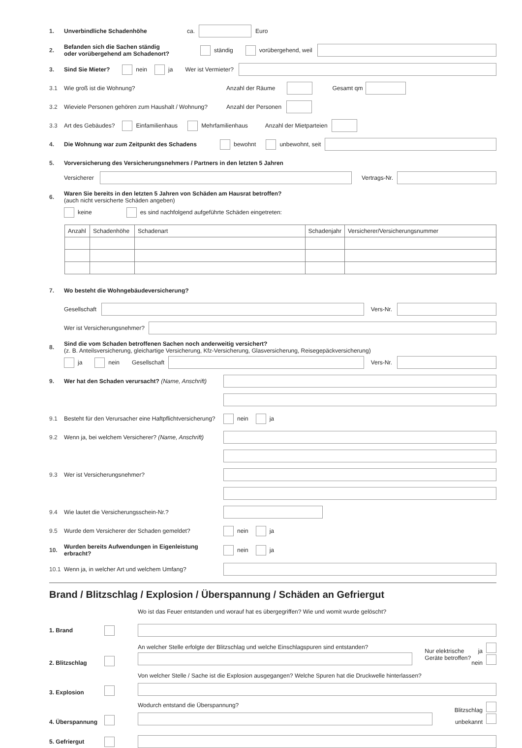1. Unverbindliche Schadenhöhe ca. Euro
2. Befanden sich die Sachen ständig
oder vorübergehend am Schadenort? ständig vorübergehend, weil
3. Sind Sie Mieter? nein ja Wer ist Vermieter?
3.1 Wie groß ist die Wohnung? Anzahl der Räume Gesamt qm
3.2 Wieviele Personen gehören zum Haushalt / Wohnung? Anzahl der Personen
3.3 Art des Gebäudes? Einfamilienhaus Mehrfamilienhaus Anzahl der Mietparteien
4. Die Wohnung war zum Zeitpunkt des Schadens bewohnt unbewohnt, seit
5. Vorversicherung des Versicherungsnehmers / Partners in den letzten 5 Jahren
Versicherer Vertrags-Nr.
6. Waren Sie bereits in den letzten 5 Jahren von Schäden am Hausrat betroffen?
(auch nicht versicherte Schäden angeben)
keine es sind nachfolgend aufgeführte Schäden eingetreten:
| Anzahl | Schadenhöhe | Schadenart | Schadenjahr | Versicherer/Versicherungsnummer |
| --- | --- | --- | --- | --- |
7. Wo besteht die Wohngebäudeversicherung?
Gesellschaft Vers-Nr.
Wer ist Versicherungsnehmer?
8. Sind die vom Schaden betroffenen Sachen noch anderweitig versichert?
(z. B. Anteilsversicherung, gleichartige Versicherung, Kfz-Versicherung, Glasversicherung, Reisegepäckversicherung)
ja nein Gesellschaft Vers-Nr.
9. Wer hat den Schaden verursacht? (Name, Anschrift)
9.1 Besteht für den Verursacher eine Haftpflichtversicherung? nein ja
9.2 Wenn ja, bei welchem Versicherer? (Name, Anschrift)
9.3 Wer ist Versicherungsnehmer?
9.4 Wie lautet die Versicherungsschein-Nr.?
9.5 Wurde dem Versicherer der Schaden gemeldet? nein ja
10. Wurden bereits Aufwendungen in Eigenleistung erbracht? nein ja
10.1 Wenn ja, in welcher Art und welchem Umfang?
Brand / Blitzschlag / Explosion / Überspannung / Schäden an Gefriergut
Wo ist das Feuer entstanden und worauf hat es übergegriffen? Wie und womit wurde gelöscht?
1. Brand
2. Blitzschlag
An welcher Stelle erfolgte der Blitzschlag und welche Einschlagspuren sind entstanden?
Nur elektrische Geräte betroffen? ja
nein
3. Explosion
Von welcher Stelle / Sache ist die Explosion ausgegangen? Welche Spuren hat die Druckwelle hinterlassen?
4. Überspannung
Wodurch entstand die Überspannung?
Blitzschlag
unbekannt
5. Gefriergut